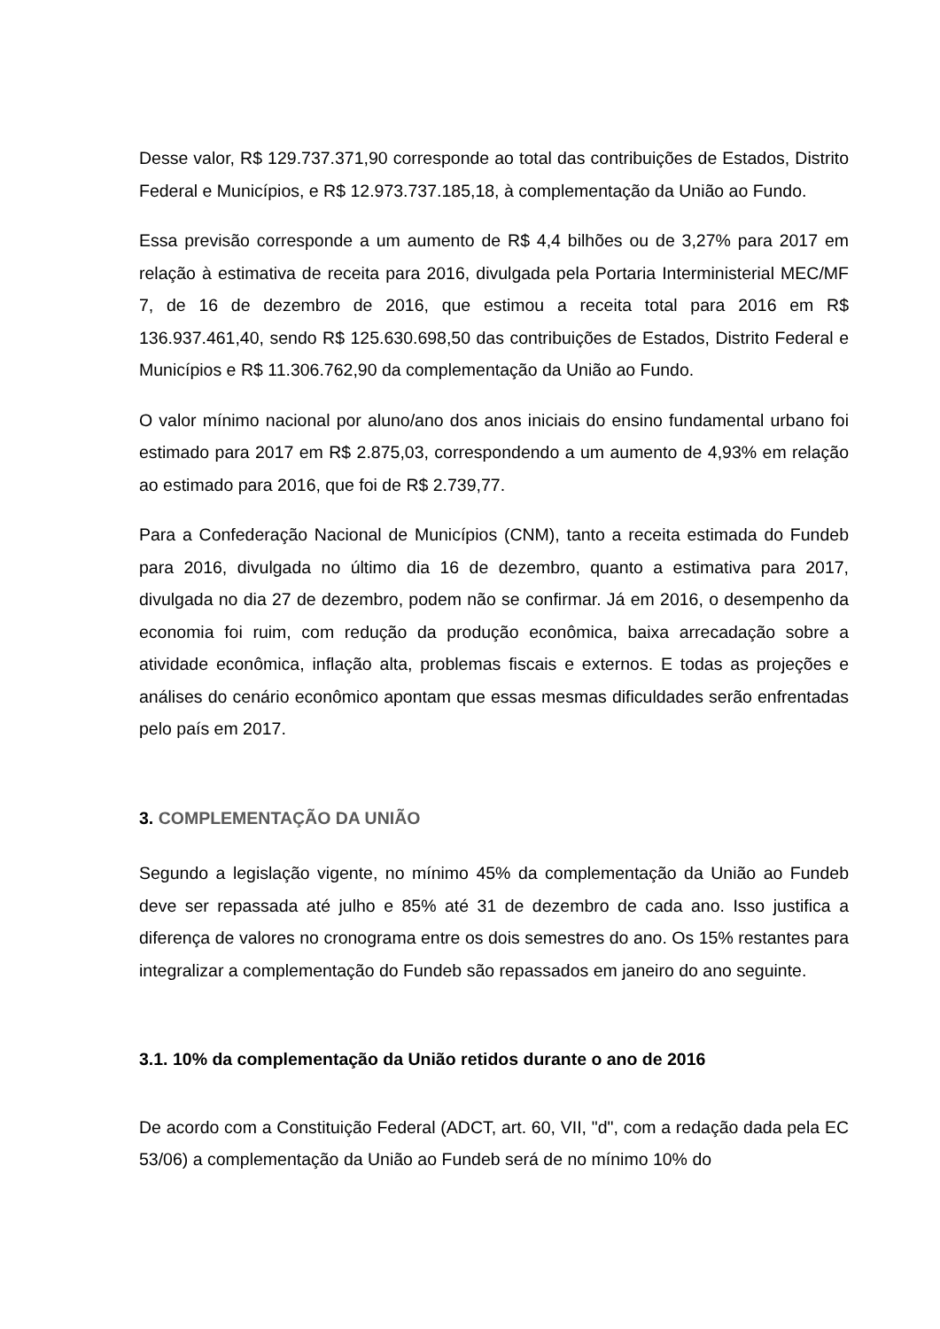Desse valor, R$ 129.737.371,90 corresponde ao total das contribuições de Estados, Distrito Federal e Municípios, e R$ 12.973.737.185,18, à complementação da União ao Fundo.
Essa previsão corresponde a um aumento de R$ 4,4 bilhões ou de 3,27% para 2017 em relação à estimativa de receita para 2016, divulgada pela Portaria Interministerial MEC/MF 7, de 16 de dezembro de 2016, que estimou a receita total para 2016 em R$ 136.937.461,40, sendo R$ 125.630.698,50 das contribuições de Estados, Distrito Federal e Municípios e R$ 11.306.762,90 da complementação da União ao Fundo.
O valor mínimo nacional por aluno/ano dos anos iniciais do ensino fundamental urbano foi estimado para 2017 em R$ 2.875,03, correspondendo a um aumento de 4,93% em relação ao estimado para 2016, que foi de R$ 2.739,77.
Para a Confederação Nacional de Municípios (CNM), tanto a receita estimada do Fundeb para 2016, divulgada no último dia 16 de dezembro, quanto a estimativa para 2017, divulgada no dia 27 de dezembro, podem não se confirmar. Já em 2016, o desempenho da economia foi ruim, com redução da produção econômica, baixa arrecadação sobre a atividade econômica, inflação alta, problemas fiscais e externos. E todas as projeções e análises do cenário econômico apontam que essas mesmas dificuldades serão enfrentadas pelo país em 2017.
3. COMPLEMENTAÇÃO DA UNIÃO
Segundo a legislação vigente, no mínimo 45% da complementação da União ao Fundeb deve ser repassada até julho e 85% até 31 de dezembro de cada ano. Isso justifica a diferença de valores no cronograma entre os dois semestres do ano. Os 15% restantes para integralizar a complementação do Fundeb são repassados em janeiro do ano seguinte.
3.1. 10% da complementação da União retidos durante o ano de 2016
De acordo com a Constituição Federal (ADCT, art. 60, VII, "d", com a redação dada pela EC 53/06) a complementação da União ao Fundeb será de no mínimo 10% do